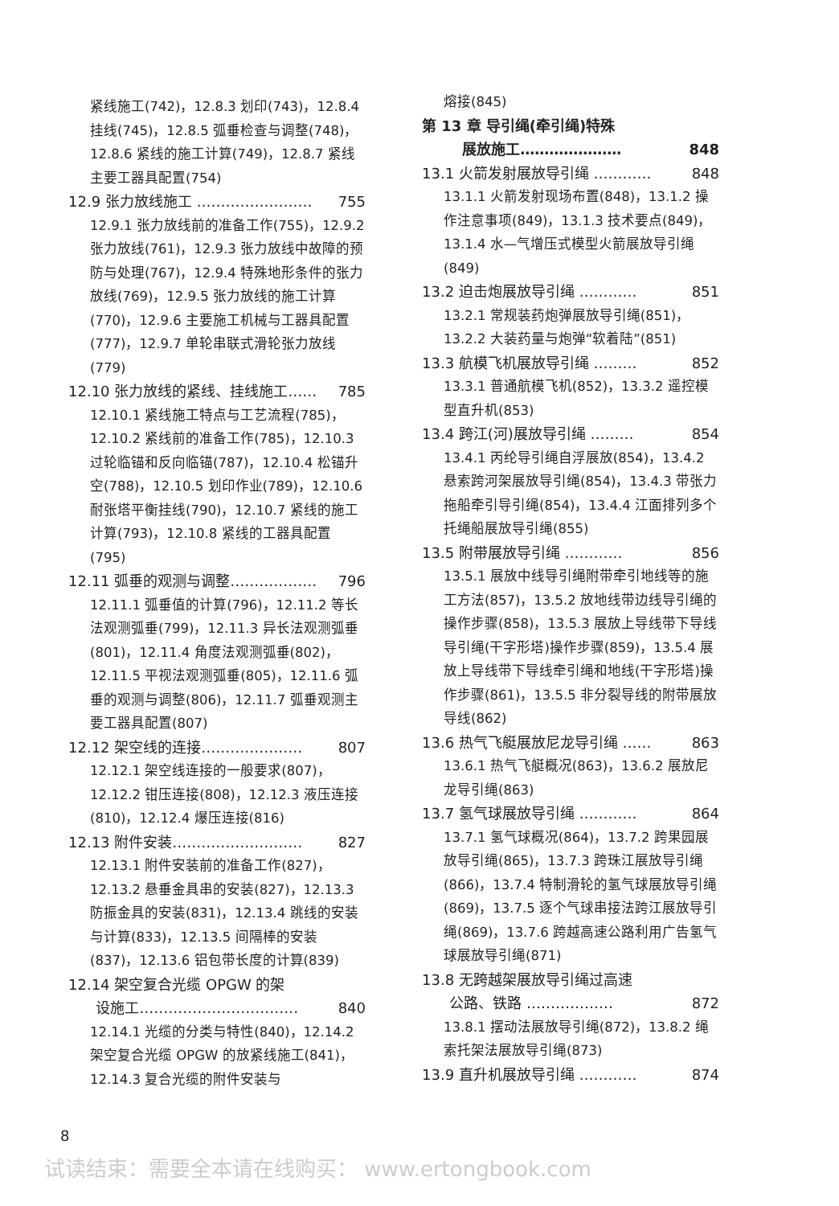紧线施工(742)，12.8.3 划印(743)，12.8.4 挂线(745)，12.8.5 弧垂检查与调整(748)，12.8.6 紧线的施工计算(749)，12.8.7 紧线主要工器具配置(754)
12.9 张力放线施工 …………………… 755
12.9.1 张力放线前的准备工作(755)，12.9.2 张力放线(761)，12.9.3 张力放线中故障的预防与处理(767)，12.9.4 特殊地形条件的张力放线(769)，12.9.5 张力放线的施工计算(770)，12.9.6 主要施工机械与工器具配置(777)，12.9.7 单轮串联式滑轮张力放线(779)
12.10 张力放线的紧线、挂线施工…… 785
12.10.1 紧线施工特点与工艺流程(785)，12.10.2 紧线前的准备工作(785)，12.10.3 过轮临锚和反向临锚(787)，12.10.4 松锚升空(788)，12.10.5 划印作业(789)，12.10.6 耐张塔平衡挂线(790)，12.10.7 紧线的施工计算(793)，12.10.8 紧线的工器具配置(795)
12.11 弧垂的观测与调整……………… 796
12.11.1 弧垂值的计算(796)，12.11.2 等长法观测弧垂(799)，12.11.3 异长法观测弧垂(801)，12.11.4 角度法观测弧垂(802)，12.11.5 平视法观测弧垂(805)，12.11.6 弧垂的观测与调整(806)，12.11.7 弧垂观测主要工器具配置(807)
12.12 架空线的连接………………… 807
12.12.1 架空线连接的一般要求(807)，12.12.2 钳压连接(808)，12.12.3 液压连接(810)，12.12.4 爆压连接(816)
12.13 附件安装……………………… 827
12.13.1 附件安装前的准备工作(827)，12.13.2 悬垂金具串的安装(827)，12.13.3 防振金具的安装(831)，12.13.4 跳线的安装与计算(833)，12.13.5 间隔棒的安装(837)，12.13.6 铝包带长度的计算(839)
12.14 架空复合光缆 OPGW 的架
设施工……………………………
840
12.14.1 光缆的分类与特性(840)，12.14.2 架空复合光缆 OPGW 的放紧线施工(841)，12.14.3 复合光缆的附件安装与
熔接(845)
第 13 章 导引绳(牵引绳)特殊
展放施工…………………
848
13.1 火箭发射展放导引绳 ………… 848
13.1.1 火箭发射现场布置(848)，13.1.2 操作注意事项(849)，13.1.3 技术要点(849)，13.1.4 水—气增压式模型火箭展放导引绳(849)
13.2 迫击炮展放导引绳 ………… 851
13.2.1 常规装药炮弹展放导引绳(851)，13.2.2 大装药量与炮弹“软着陆”(851)
13.3 航模飞机展放导引绳 ……… 852
13.3.1 普通航模飞机(852)，13.3.2 遥控模型直升机(853)
13.4 跨江(河)展放导引绳 ……… 854
13.4.1 丙纶导引绳自浮展放(854)，13.4.2 悬索跨河架展放导引绳(854)，13.4.3 带张力拖船牵引导引绳(854)，13.4.4 江面排列多个托绳船展放导引绳(855)
13.5 附带展放导引绳 ………… 856
13.5.1 展放中线导引绳附带牵引地线等的施工方法(857)，13.5.2 放地线带边线导引绳的操作步骤(858)，13.5.3 展放上导线带下导线导引绳(干字形塔)操作步骤(859)，13.5.4 展放上导线带下导线牵引绳和地线(干字形塔)操作步骤(861)，13.5.5 非分裂导线的附带展放导线(862)
13.6 热气飞艇展放尼龙导引绳 …… 863
13.6.1 热气飞艇概况(863)，13.6.2 展放尼龙导引绳(863)
13.7 氢气球展放导引绳 ………… 864
13.7.1 氢气球概况(864)，13.7.2 跨果园展放导引绳(865)，13.7.3 跨珠江展放导引绳(866)，13.7.4 特制滑轮的氢气球展放导引绳(869)，13.7.5 逐个气球串接法跨江展放导引绳(869)，13.7.6 跨越高速公路利用广告氢气球展放导引绳(871)
13.8 无跨越架展放导引绳过高速
公路、铁路 ………………
872
13.8.1 摆动法展放导引绳(872)，13.8.2 绳索托架法展放导引绳(873)
13.9 直升机展放导引绳 ………… 874
8
试读结束：需要全本请在线购买： www.ertongbook.com